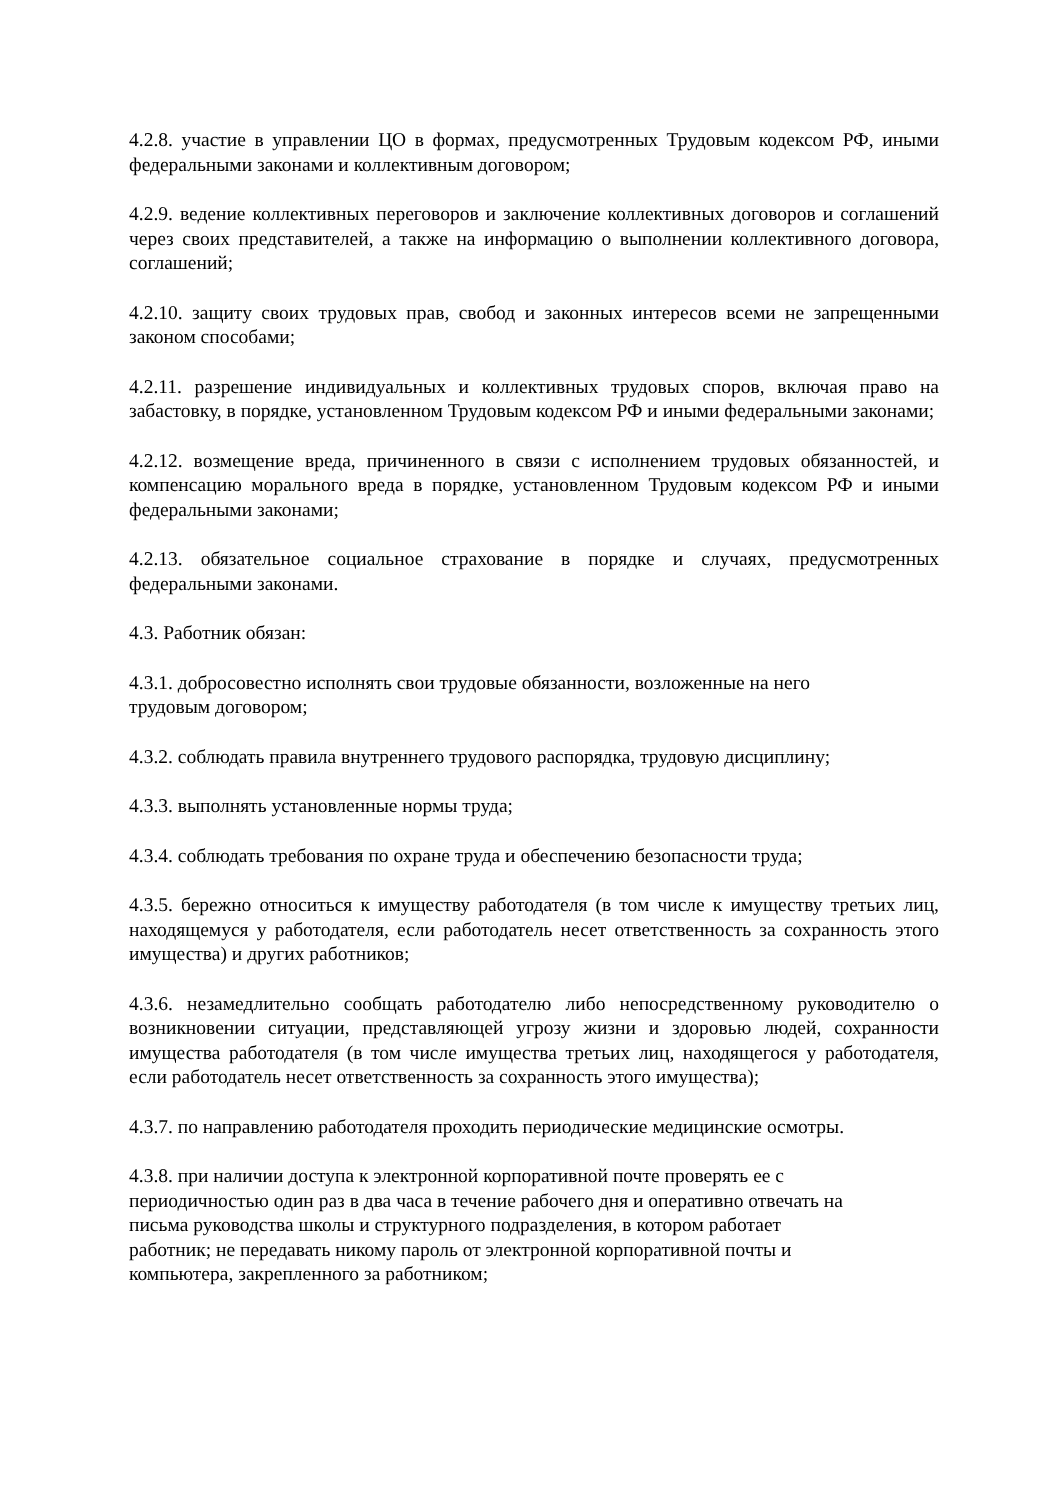4.2.8. участие в управлении ЦО в формах, предусмотренных Трудовым кодексом РФ, иными федеральными законами и коллективным договором;
4.2.9. ведение коллективных переговоров и заключение коллективных договоров и соглашений через своих представителей, а также на информацию о выполнении коллективного договора, соглашений;
4.2.10. защиту своих трудовых прав, свобод и законных интересов всеми не запрещенными законом способами;
4.2.11. разрешение индивидуальных и коллективных трудовых споров, включая право на забастовку, в порядке, установленном Трудовым кодексом РФ и иными федеральными законами;
4.2.12. возмещение вреда, причиненного в связи с исполнением трудовых обязанностей, и компенсацию морального вреда в порядке, установленном Трудовым кодексом РФ и иными федеральными законами;
4.2.13. обязательное социальное страхование в порядке и случаях, предусмотренных федеральными законами.
4.3. Работник обязан:
4.3.1. добросовестно исполнять свои трудовые обязанности, возложенные на него
трудовым договором;
4.3.2. соблюдать правила внутреннего трудового распорядка, трудовую дисциплину;
4.3.3. выполнять установленные нормы труда;
4.3.4. соблюдать требования по охране труда и обеспечению безопасности труда;
4.3.5. бережно относиться к имуществу работодателя (в том числе к имуществу третьих лиц, находящемуся у работодателя, если работодатель несет ответственность за сохранность этого имущества) и других работников;
4.3.6. незамедлительно сообщать работодателю либо непосредственному руководителю о возникновении ситуации, представляющей угрозу жизни и здоровью людей, сохранности имущества работодателя (в том числе имущества третьих лиц, находящегося у работодателя, если работодатель несет ответственность за сохранность этого имущества);
4.3.7. по направлению работодателя проходить периодические медицинские осмотры.
4.3.8. при наличии доступа к электронной корпоративной почте проверять ее с
периодичностью один раз в два часа в течение рабочего дня и оперативно отвечать на
письма руководства школы и структурного подразделения, в котором работает
работник; не передавать никому пароль от электронной корпоративной почты и
компьютера, закрепленного за работником;